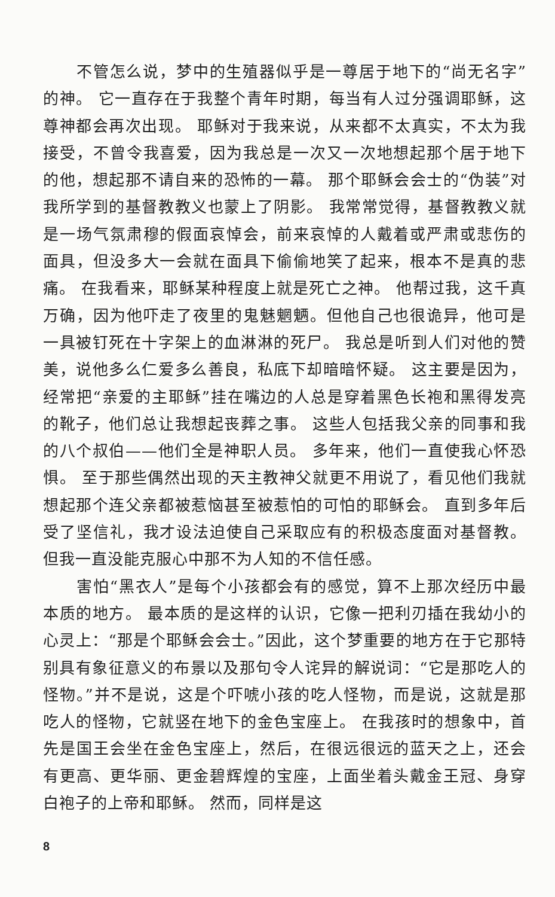不管怎么说，梦中的生殖器似乎是一尊居于地下的“尚无名字”的神。 它一直存在于我整个青年时期，每当有人过分强调耶稣，这尊神都会再次出现。 耶稣对于我来说，从来都不太真实，不太为我接受，不曾令我喜爱，因为我总是一次又一次地想起那个居于地下的他，想起那不请自来的恐怖的一幕。 那个耶稣会会士的“伪装”对我所学到的基督教教义也蒙上了阴影。 我常常觉得，基督教教义就是一场气氛肃穆的假面哀悼会，前来哀悼的人戴着或严肃或悲伤的面具，但没多大一会就在面具下偷偷地笑了起来，根本不是真的悲痛。 在我看来，耶稣某种程度上就是死亡之神。 他帮过我，这千真万确，因为他吓走了夜里的鬼魅魍魉。但他自己也很诡异，他可是一具被钉死在十字架上的血淋淋的死尸。 我总是听到人们对他的赞美，说他多么仁爱多么善良，私底下却暗暗怀疑。 这主要是因为，经常把“亲爱的主耶稣”挂在嘴边的人总是穿着黑色长袍和黑得发亮的靴子，他们总让我想起丧葬之事。 这些人包括我父亲的同事和我的八个叔伯——他们全是神职人员。 多年来，他们一直使我心怀恐惧。 至于那些偶然出现的天主教神父就更不用说了，看见他们我就想起那个连父亲都被惹恼甚至被惹怕的可怕的耶稣会。 直到多年后受了坚信礼，我才设法迫使自己采取应有的积极态度面对基督教。 但我一直没能克服心中那不为人知的不信任感。
害怕“黑衣人”是每个小孩都会有的感觉，算不上那次经历中最本质的地方。 最本质的是这样的认识，它像一把利刃插在我幼小的心灵上：“那是个耶稣会会士。”因此，这个梦重要的地方在于它那特别具有象征意义的布景以及那句令人诧异的解说词：“它是那吃人的怪物。”并不是说，这是个吓唬小孩的吃人怪物，而是说，这就是那吃人的怪物，它就竖在地下的金色宝座上。 在我孩时的想象中，首先是国王会坐在金色宝座上，然后，在很远很远的蓝天之上，还会有更高、更华丽、更金碧辉煌的宝座，上面坐着头戴金王冠、身穿白袍子的上帝和耶稣。 然而，同样是这
8